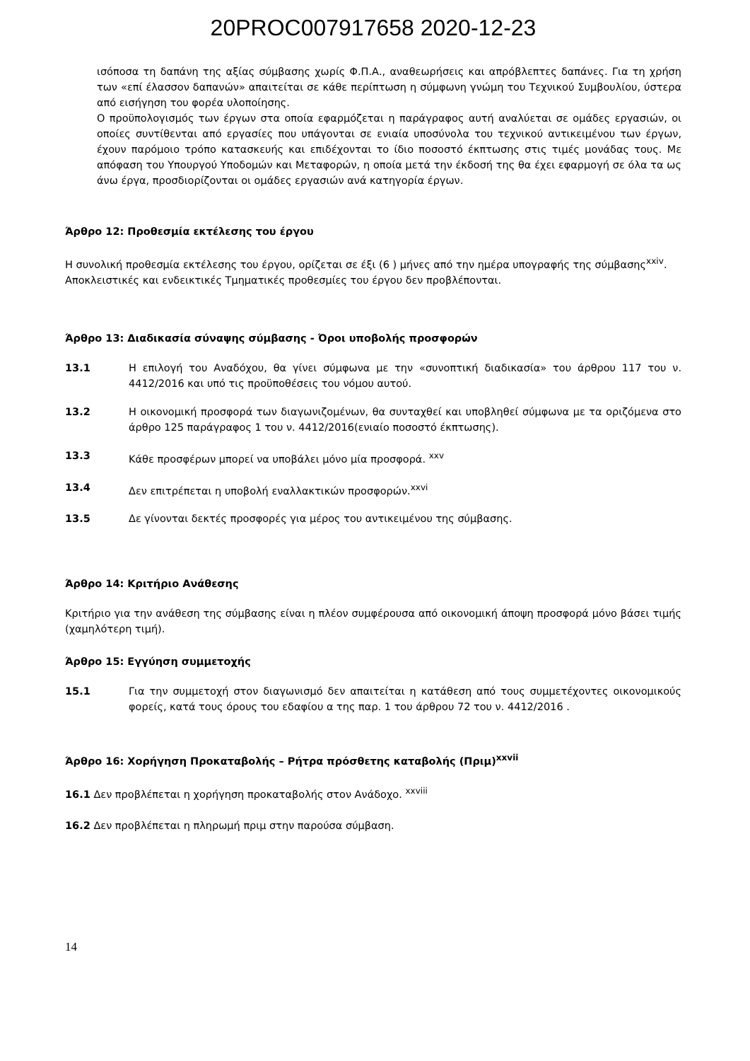20PROC007917658 2020-12-23
ισόποσα τη δαπάνη της αξίας σύμβασης χωρίς Φ.Π.Α., αναθεωρήσεις και απρόβλεπτες δαπάνες. Για τη χρήση των «επί έλασσον δαπανών» απαιτείται σε κάθε περίπτωση η σύμφωνη γνώμη του Τεχνικού Συμβουλίου, ύστερα από εισήγηση του φορέα υλοποίησης.
Ο προϋπολογισμός των έργων στα οποία εφαρμόζεται η παράγραφος αυτή αναλύεται σε ομάδες εργασιών, οι οποίες συντίθενται από εργασίες που υπάγονται σε ενιαία υποσύνολα του τεχνικού αντικειμένου των έργων, έχουν παρόμοιο τρόπο κατασκευής και επιδέχονται το ίδιο ποσοστό έκπτωσης στις τιμές μονάδας τους. Με απόφαση του Υπουργού Υποδομών και Μεταφορών, η οποία μετά την έκδοσή της θα έχει εφαρμογή σε όλα τα ως άνω έργα, προσδιορίζονται οι ομάδες εργασιών ανά κατηγορία έργων.
Άρθρο 12: Προθεσμία εκτέλεσης του έργου
Η συνολική προθεσμία εκτέλεσης του έργου, ορίζεται σε έξι (6 ) μήνες από την ημέρα υπογραφής της σύμβασης<sup>xxiv</sup>.
Αποκλειστικές και ενδεικτικές Τμηματικές προθεσμίες του έργου δεν προβλέπονται.
Άρθρο 13: Διαδικασία σύναψης σύμβασης - Όροι υποβολής προσφορών
13.1 Η επιλογή του Αναδόχου, θα γίνει σύμφωνα με την «συνοπτική διαδικασία» του άρθρου 117 του ν. 4412/2016 και υπό τις προϋποθέσεις του νόμου αυτού.
13.2 Η οικονομική προσφορά των διαγωνιζομένων, θα συνταχθεί και υποβληθεί σύμφωνα με τα οριζόμενα στο άρθρο 125 παράγραφος 1 του ν. 4412/2016(ενιαίο ποσοστό έκπτωσης).
13.3 Κάθε προσφέρων μπορεί να υποβάλει μόνο μία προσφορά. <sup>xxv</sup>
13.4 Δεν επιτρέπεται η υποβολή εναλλακτικών προσφορών.<sup>xxvi</sup>
13.5 Δε γίνονται δεκτές προσφορές για μέρος του αντικειμένου της σύμβασης.
Άρθρο 14: Κριτήριο Ανάθεσης
Κριτήριο για την ανάθεση της σύμβασης είναι η πλέον συμφέρουσα από οικονομική άποψη προσφορά μόνο βάσει τιμής (χαμηλότερη τιμή).
Άρθρο 15: Εγγύηση συμμετοχής
15.1 Για την συμμετοχή στον διαγωνισμό δεν απαιτείται η κατάθεση από τους συμμετέχοντες οικονομικούς φορείς, κατά τους όρους του εδαφίου α της παρ. 1 του άρθρου 72 του ν. 4412/2016 .
Άρθρο 16: Χορήγηση Προκαταβολής – Ρήτρα πρόσθετης καταβολής (Πριμ)<sup>xxvii</sup>
16.1 Δεν προβλέπεται η χορήγηση προκαταβολής στον Ανάδοχο. <sup>xxviii</sup>
16.2 Δεν προβλέπεται η πληρωμή πριμ στην παρούσα σύμβαση.
14